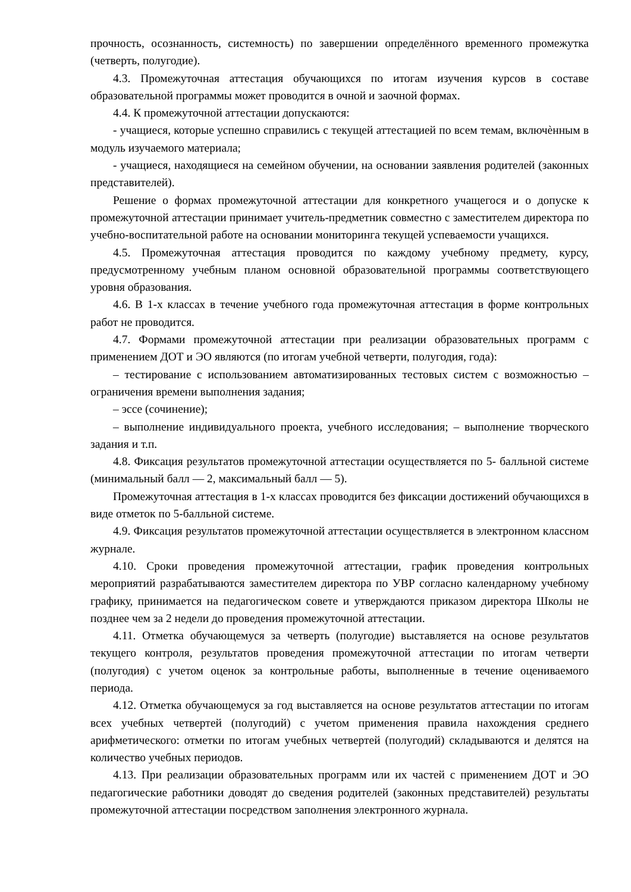прочность, осознанность, системность) по завершении определённого временного промежутка (четверть, полугодие).
4.3. Промежуточная аттестация обучающихся по итогам изучения курсов в составе образовательной программы может проводится в очной и заочной формах.
4.4. К промежуточной аттестации допускаются:
- учащиеся, которые успешно справились с текущей аттестацией по всем темам, включѐнным в модуль изучаемого материала;
- учащиеся, находящиеся на семейном обучении, на основании заявления родителей (законных представителей).
Решение о формах промежуточной аттестации для конкретного учащегося и о допуске к промежуточной аттестации принимает учитель-предметник совместно с заместителем директора по учебно-воспитательной работе на основании мониторинга текущей успеваемости учащихся.
4.5. Промежуточная аттестация проводится по каждому учебному предмету, курсу, предусмотренному учебным планом основной образовательной программы соответствующего уровня образования.
4.6. В 1-х классах в течение учебного года промежуточная аттестация в форме контрольных работ не проводится.
4.7. Формами промежуточной аттестации при реализации образовательных программ с применением ДОТ и ЭО являются (по итогам учебной четверти, полугодия, года):
– тестирование с использованием автоматизированных тестовых систем с возможностью – ограничения времени выполнения задания;
– эссе (сочинение);
– выполнение индивидуального проекта, учебного исследования; – выполнение творческого задания и т.п.
4.8. Фиксация результатов промежуточной аттестации осуществляется по 5- балльной системе (минимальный балл — 2, максимальный балл — 5).
Промежуточная аттестация в 1-х классах проводится без фиксации достижений обучающихся в виде отметок по 5-балльной системе.
4.9. Фиксация результатов промежуточной аттестации осуществляется в электронном классном журнале.
4.10. Сроки проведения промежуточной аттестации, график проведения контрольных мероприятий разрабатываются заместителем директора по УВР согласно календарному учебному графику, принимается на педагогическом совете и утверждаются приказом директора Школы не позднее чем за 2 недели до проведения промежуточной аттестации.
4.11. Отметка обучающемуся за четверть (полугодие) выставляется на основе результатов текущего контроля, результатов проведения промежуточной аттестации по итогам четверти (полугодия) с учетом оценок за контрольные работы, выполненные в течение оцениваемого периода.
4.12. Отметка обучающемуся за год выставляется на основе результатов аттестации по итогам всех учебных четвертей (полугодий) с учетом применения правила нахождения среднего арифметического: отметки по итогам учебных четвертей (полугодий) складываются и делятся на количество учебных периодов.
4.13. При реализации образовательных программ или их частей с применением ДОТ и ЭО педагогические работники доводят до сведения родителей (законных представителей) результаты промежуточной аттестации посредством заполнения электронного журнала.